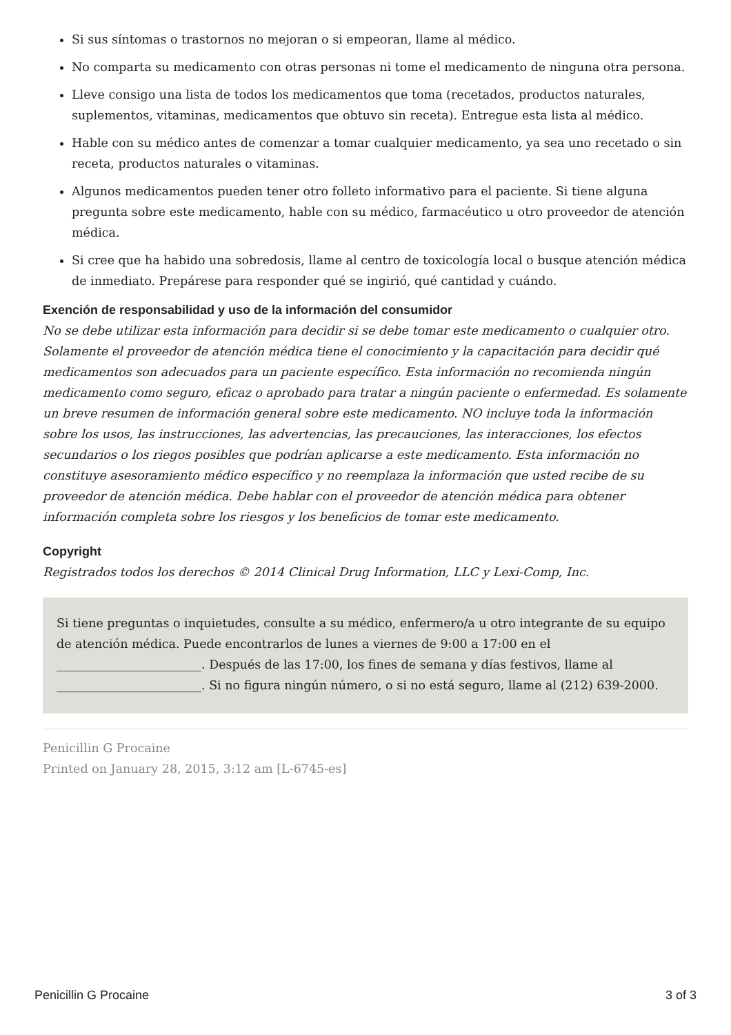Si sus síntomas o trastornos no mejoran o si empeoran, llame al médico.
No comparta su medicamento con otras personas ni tome el medicamento de ninguna otra persona.
Lleve consigo una lista de todos los medicamentos que toma (recetados, productos naturales, suplementos, vitaminas, medicamentos que obtuvo sin receta). Entregue esta lista al médico.
Hable con su médico antes de comenzar a tomar cualquier medicamento, ya sea uno recetado o sin receta, productos naturales o vitaminas.
Algunos medicamentos pueden tener otro folleto informativo para el paciente. Si tiene alguna pregunta sobre este medicamento, hable con su médico, farmacéutico u otro proveedor de atención médica.
Si cree que ha habido una sobredosis, llame al centro de toxicología local o busque atención médica de inmediato. Prepárese para responder qué se ingirió, qué cantidad y cuándo.
Exención de responsabilidad y uso de la información del consumidor
No se debe utilizar esta información para decidir si se debe tomar este medicamento o cualquier otro. Solamente el proveedor de atención médica tiene el conocimiento y la capacitación para decidir qué medicamentos son adecuados para un paciente específico. Esta información no recomienda ningún medicamento como seguro, eficaz o aprobado para tratar a ningún paciente o enfermedad. Es solamente un breve resumen de información general sobre este medicamento. NO incluye toda la información sobre los usos, las instrucciones, las advertencias, las precauciones, las interacciones, los efectos secundarios o los riegos posibles que podrían aplicarse a este medicamento. Esta información no constituye asesoramiento médico específico y no reemplaza la información que usted recibe de su proveedor de atención médica. Debe hablar con el proveedor de atención médica para obtener información completa sobre los riesgos y los beneficios de tomar este medicamento.
Copyright
Registrados todos los derechos © 2014 Clinical Drug Information, LLC y Lexi-Comp, Inc.
Si tiene preguntas o inquietudes, consulte a su médico, enfermero/a u otro integrante de su equipo de atención médica. Puede encontrarlos de lunes a viernes de 9:00 a 17:00 en el ________________________. Después de las 17:00, los fines de semana y días festivos, llame al ________________________. Si no figura ningún número, o si no está seguro, llame al (212) 639-2000.
Penicillin G Procaine
Printed on January 28, 2015, 3:12 am [L-6745-es]
Penicillin G Procaine 3 of 3